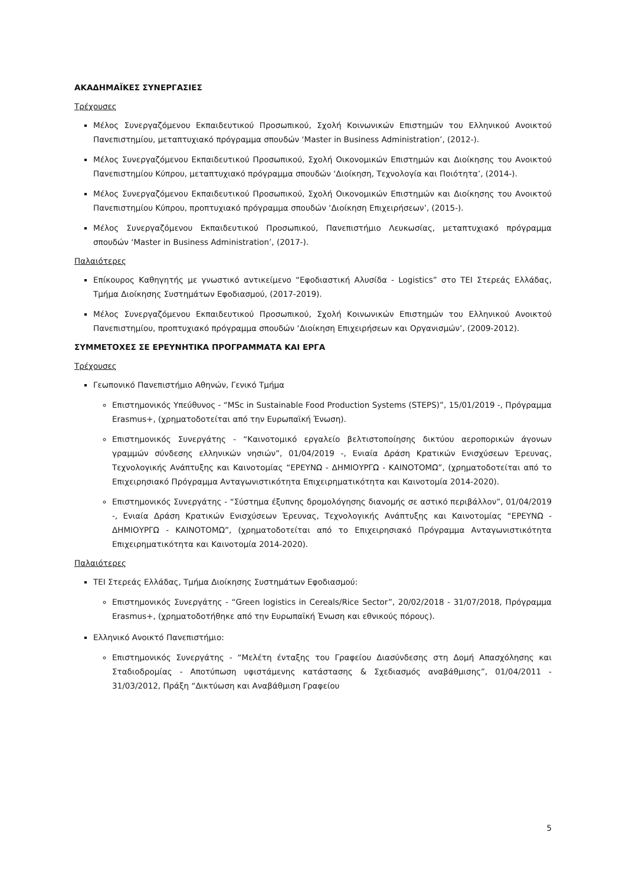ΑΚΑΔΗΜΑΪΚΕΣ ΣΥΝΕΡΓΑΣΙΕΣ
Τρέχουσες
Μέλος Συνεργαζόμενου Εκπαιδευτικού Προσωπικού, Σχολή Κοινωνικών Επιστημών του Ελληνικού Ανοικτού Πανεπιστημίου, μεταπτυχιακό πρόγραμμα σπουδών ‘Master in Business Administration’, (2012-).
Μέλος Συνεργαζόμενου Εκπαιδευτικού Προσωπικού, Σχολή Οικονομικών Επιστημών και Διοίκησης του Ανοικτού Πανεπιστημίου Κύπρου, μεταπτυχιακό πρόγραμμα σπουδών ‘Διοίκηση, Τεχνολογία και Ποιότητα’, (2014-).
Μέλος Συνεργαζόμενου Εκπαιδευτικού Προσωπικού, Σχολή Οικονομικών Επιστημών και Διοίκησης του Ανοικτού Πανεπιστημίου Κύπρου, προπτυχιακό πρόγραμμα σπουδών ‘Διοίκηση Επιχειρήσεων’, (2015-).
Μέλος Συνεργαζόμενου Εκπαιδευτικού Προσωπικού, Πανεπιστήμιο Λευκωσίας, μεταπτυχιακό πρόγραμμα σπουδών ‘Master in Business Administration’, (2017-).
Παλαιότερες
Επίκουρος Καθηγητής με γνωστικό αντικείμενο “Εφοδιαστική Αλυσίδα - Logistics” στο ΤΕΙ Στερεάς Ελλάδας, Τμήμα Διοίκησης Συστημάτων Εφοδιασμού, (2017-2019).
Μέλος Συνεργαζόμενου Εκπαιδευτικού Προσωπικού, Σχολή Κοινωνικών Επιστημών του Ελληνικού Ανοικτού Πανεπιστημίου, προπτυχιακό πρόγραμμα σπουδών ‘Διοίκηση Επιχειρήσεων και Οργανισμών’, (2009-2012).
ΣΥΜΜΕΤΟΧΕΣ ΣΕ ΕΡΕΥΝΗΤΙΚΑ ΠΡΟΓΡΑΜΜΑΤΑ ΚΑΙ ΕΡΓΑ
Τρέχουσες
Γεωπονικό Πανεπιστήμιο Αθηνών, Γενικό Τμήμα
Επιστημονικός Υπεύθυνος - “MSc in Sustainable Food Production Systems (STEPS)”, 15/01/2019 -, Πρόγραμμα Erasmus+, (χρηματοδοτείται από την Ευρωπαϊκή Ένωση).
Επιστημονικός Συνεργάτης - “Καινοτομικό εργαλείο βελτιστοποίησης δικτύου αεροπορικών άγονων γραμμών σύνδεσης ελληνικών νησιών”, 01/04/2019 -, Ενιαία Δράση Κρατικών Ενισχύσεων Έρευνας, Τεχνολογικής Ανάπτυξης και Καινοτομίας “ΕΡΕΥΝΩ - ΔΗΜΙΟΥΡΓΩ - ΚΑΙΝΟΤΟΜΩ”, (χρηματοδοτείται από το Επιχειρησιακό Πρόγραμμα Ανταγωνιστικότητα Επιχειρηματικότητα και Καινοτομία 2014-2020).
Επιστημονικός Συνεργάτης - “Σύστημα έξυπνης δρομολόγησης διανομής σε αστικό περιβάλλον”, 01/04/2019 -, Ενιαία Δράση Κρατικών Ενισχύσεων Έρευνας, Τεχνολογικής Ανάπτυξης και Καινοτομίας “ΕΡΕΥΝΩ - ΔΗΜΙΟΥΡΓΩ - ΚΑΙΝΟΤΟΜΩ”, (χρηματοδοτείται από το Επιχειρησιακό Πρόγραμμα Ανταγωνιστικότητα Επιχειρηματικότητα και Καινοτομία 2014-2020).
Παλαιότερες
ΤΕΙ Στερεάς Ελλάδας, Τμήμα Διοίκησης Συστημάτων Εφοδιασμού:
Επιστημονικός Συνεργάτης - “Green logistics in Cereals/Rice Sector”, 20/02/2018 - 31/07/2018, Πρόγραμμα Erasmus+, (χρηματοδοτήθηκε από την Ευρωπαϊκή Ένωση και εθνικούς πόρους).
Ελληνικό Ανοικτό Πανεπιστήμιο:
Επιστημονικός Συνεργάτης - “Μελέτη ένταξης του Γραφείου Διασύνδεσης στη Δομή Απασχόλησης και Σταδιοδρομίας - Αποτύπωση υφιστάμενης κατάστασης & Σχεδιασμός αναβάθμισης”, 01/04/2011 - 31/03/2012, Πράξη “Δικτύωση και Αναβάθμιση Γραφείου
5